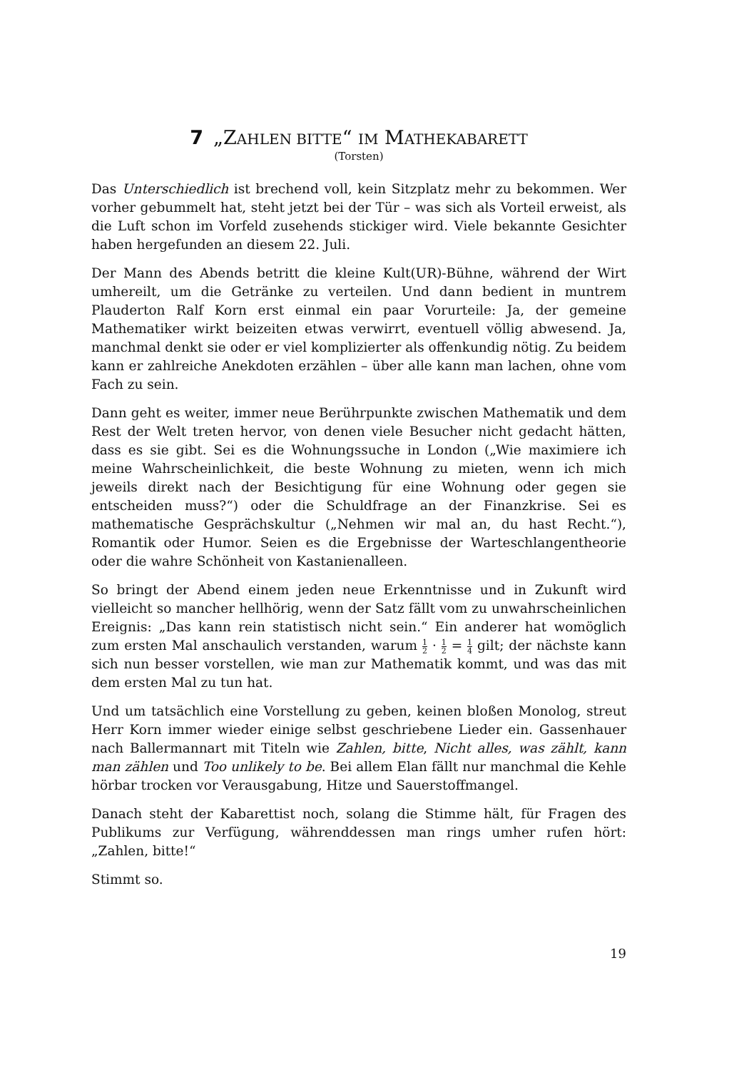7 „ZAHLEN BITTE“ IM MATHEKABARETT
(Torsten)
Das Unterschiedlich ist brechend voll, kein Sitzplatz mehr zu bekommen. Wer vorher gebummelt hat, steht jetzt bei der Tür – was sich als Vorteil erweist, als die Luft schon im Vorfeld zusehends stickiger wird. Viele bekannte Gesichter haben hergefunden an diesem 22. Juli.
Der Mann des Abends betritt die kleine Kult(UR)-Bühne, während der Wirt umhereilt, um die Getränke zu verteilen. Und dann bedient in muntrem Plauderton Ralf Korn erst einmal ein paar Vorurteile: Ja, der gemeine Mathematiker wirkt beizeiten etwas verwirrt, eventuell völlig abwesend. Ja, manchmal denkt sie oder er viel komplizierter als offenkundig nötig. Zu beidem kann er zahlreiche Anekdoten erzählen – über alle kann man lachen, ohne vom Fach zu sein.
Dann geht es weiter, immer neue Berührpunkte zwischen Mathematik und dem Rest der Welt treten hervor, von denen viele Besucher nicht gedacht hätten, dass es sie gibt. Sei es die Wohnungssuche in London („Wie maximiere ich meine Wahrscheinlichkeit, die beste Wohnung zu mieten, wenn ich mich jeweils direkt nach der Besichtigung für eine Wohnung oder gegen sie entscheiden muss?“) oder die Schuldfrage an der Finanzkrise. Sei es mathematische Gesprächskultur („Nehmen wir mal an, du hast Recht.“), Romantik oder Humor. Seien es die Ergebnisse der Warteschlangentheorie oder die wahre Schönheit von Kastanienalleen.
So bringt der Abend einem jeden neue Erkenntnisse und in Zukunft wird vielleicht so mancher hellhörig, wenn der Satz fällt vom zu unwahrscheinlichen Ereignis: „Das kann rein statistisch nicht sein.“ Ein anderer hat womöglich zum ersten Mal anschaulich verstanden, warum 1 2 · 1 2 = 1 4 gilt; der nächste kann sich nun besser vorstellen, wie man zur Mathematik kommt, und was das mit dem ersten Mal zu tun hat.
Und um tatsächlich eine Vorstellung zu geben, keinen bloßen Monolog, streut Herr Korn immer wieder einige selbst geschriebene Lieder ein. Gassenhauer nach Ballermannart mit Titeln wie Zahlen, bitte, Nicht alles, was zählt, kann man zählen und Too unlikely to be. Bei allem Elan fällt nur manchmal die Kehle hörbar trocken vor Verausgabung, Hitze und Sauerstoffmangel.
Danach steht der Kabarettist noch, solang die Stimme hält, für Fragen des Publikums zur Verfügung, währenddessen man rings umher rufen hört: „Zahlen, bitte!“
Stimmt so.
19